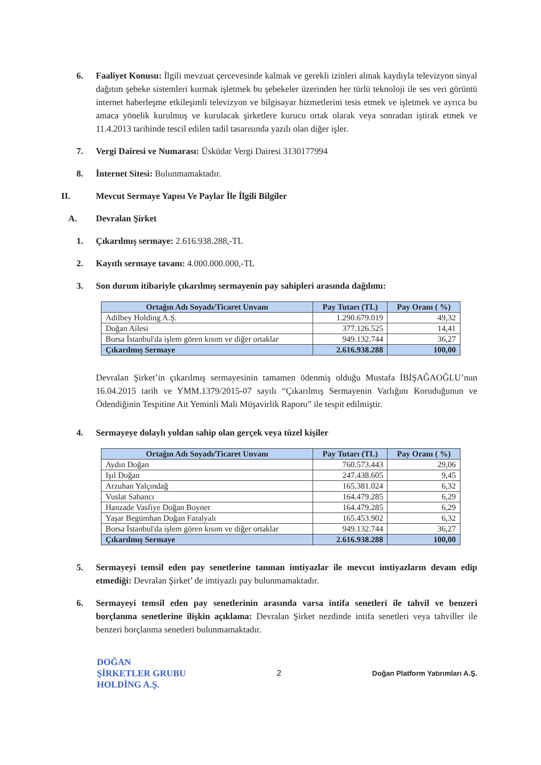6. Faaliyet Konusu: İlgili mevzuat çercevesinde kalmak ve gerekli izinleri almak kaydıyla televizyon sinyal dağıtım şebeke sistemleri kurmak işletmek bu şebekeler üzerinden her türlü teknoloji ile ses veri görüntü internet haberleşme etkileşimli televizyon ve bilgisayar hizmetlerini tesis etmek ve işletmek ve ayrıca bu amaca yönelik kurulmuş ve kurulacak şirketlere kurucu ortak olarak veya sonradan iştirak etmek ve 11.4.2013 tarihinde tescil edilen tadil tasarısında yazılı olan diğer işler.
7. Vergi Dairesi ve Numarası: Üsküdar Vergi Dairesi 3130177994
8. İnternet Sitesi: Bulunmamaktadır.
II. Mevcut Sermaye Yapısı Ve Paylar İle İlgili Bilgiler
A. Devralan Şirket
1. Çıkarılmış sermaye: 2.616.938.288,-TL
2. Kayıtlı sermaye tavanı: 4.000.000.000,-TL
3. Son durum itibariyle çıkarılmış sermayenin pay sahipleri arasında dağılımı:
| Ortağın Adı Soyadı/Ticaret Unvanı | Pay Tutarı (TL) | Pay Oranı ( %) |
| --- | --- | --- |
| Adilbey Holding A.Ş. | 1.290.679.019 | 49,32 |
| Doğan Ailesi | 377.126.525 | 14,41 |
| Borsa İstanbul'da işlem gören kısım ve diğer ortaklar | 949.132.744 | 36,27 |
| Çıkarılmış Sermaye | 2.616.938.288 | 100,00 |
Devralan Şirket’in çıkarılmış sermayesinin tamamen ödenmiş olduğu Mustafa İBİŞAĞAOĞLU’nun 16.04.2015 tarih ve YMM.1379/2015-07 sayılı “Çıkarılmış Sermayenin Varlığını Koruduğunun ve Ödendiğinin Tespitine Ait Yeminli Mali Müşavirlik Raporu” ile tespit edilmiştir.
4. Sermayeye dolaylı yoldan sahip olan gerçek veya tüzel kişiler
| Ortağın Adı Soyadı/Ticaret Unvanı | Pay Tutarı (TL) | Pay Oranı ( %) |
| --- | --- | --- |
| Aydın Doğan | 760.573.443 | 29,06 |
| Işıl Doğan | 247.438.605 | 9,45 |
| Arzuhan Yalçındağ | 165.381.024 | 6,32 |
| Vuslat Sabancı | 164.479.285 | 6,29 |
| Hanzade Vasfiye Doğan Boyner | 164.479.285 | 6,29 |
| Yaşar Begümhan Doğan Faralyalı | 165.453.902 | 6,32 |
| Borsa İstanbul'da işlem gören kısım ve diğer ortaklar | 949.132.744 | 36,27 |
| Çıkarılmış Sermaye | 2.616.938.288 | 100,00 |
5. Sermayeyi temsil eden pay senetlerine tanınan imtiyazlar ile mevcut imtiyazların devam edip etmediği: Devralan Şirket’ de imtiyazlı pay bulunmamaktadır.
6. Sermayeyi temsil eden pay senetlerinin arasında varsa intifa senetleri ile tahvil ve benzeri borçlanma senetlerine ilişkin açıklama: Devralan Şirket nezdinde intifa senetleri veya tahviller ile benzeri borçlanma senetleri bulunmamaktadır.
DOĞAN
ŞİRKETLER GRUBU
HOLDİNG A.Ş.
2
Doğan Platform Yatırımları A.Ş.